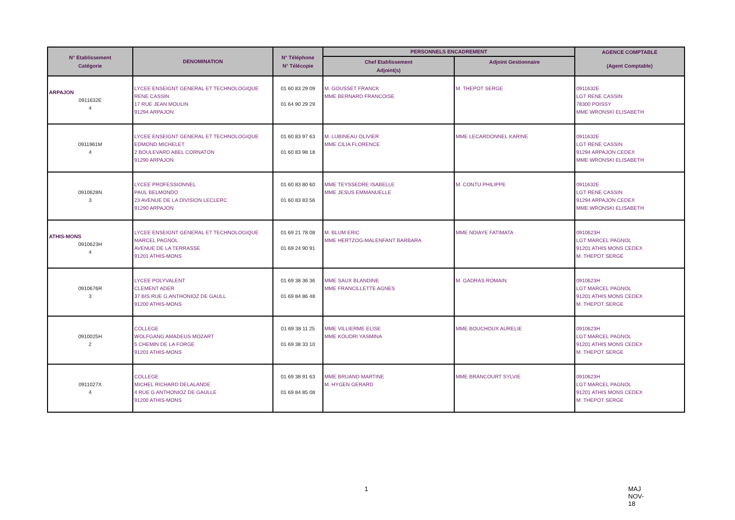| N° Etablissement Catégorie | DENOMINATION | N° Téléphone N° Télécopie | PERSONNELS ENCADREMENT | | AGENCE COMPTABLE |
| --- | --- | --- | --- | --- | --- |
| | | | Chef Etablissement Adjoint(s) | Adjoint Gestionnaire | (Agent Comptable) |
| ARPAJON 0911632E 4 | LYCEE ENSEIGNT GENERAL ET TECHNOLOGIQUE RENE CASSIN 17 RUE JEAN MOULIN 91294 ARPAJON | 01 60 83 29 09 01 64 90 29 29 | M. GOUSSET FRANCK MME BERNARD FRANCOISE | M. THEPOT SERGE | 0911632E LGT RENE CASSIN 78300 POISSY MME WRONSKI ELISABETH |
| 0911961M 4 | LYCEE ENSEIGNT GENERAL ET TECHNOLOGIQUE EDMOND MICHELET 2 BOULEVARD ABEL CORNATON 91290 ARPAJON | 01 60 83 97 63 01 60 83 98 18 | M. LUBINEAU OLIVIER MME CILIA FLORENCE | MME LECARDONNEL KARINE | 0911632E LGT RENE CASSIN 91294 ARPAJON CEDEX MME WRONSKI ELISABETH |
| 0910628N 3 | LYCEE PROFESSIONNEL PAUL BELMONDO 23 AVENUE DE LA DIVISION LECLERC 91290 ARPAJON | 01 60 83 80 60 01 60 83 83 56 | MME TEYSSEDRE ISABELLE MME JESUS EMMANUELLE | M. CONTU PHILIPPE | 0911632E LGT RENE CASSIN 91294 ARPAJON CEDEX MME WRONSKI ELISABETH |
| ATHIS-MONS 0910623H 4 | LYCEE ENSEIGNT GENERAL ET TECHNOLOGIQUE MARCEL PAGNOL AVENUE DE LA TERRASSE 91201 ATHIS-MONS | 01 69 21 78 08 01 69 24 90 91 | M. BLUM ERIC MME HERTZOG-MALENFANT BARBARA | MME NDIAYE FATIMATA | 0910623H LGT MARCEL PAGNOL 91201 ATHIS MONS CEDEX M. THEPOT SERGE |
| 0910676R 3 | LYCEE POLYVALENT CLEMENT ADER 37 BIS RUE G.ANTHONIOZ DE GAULL 91200 ATHIS-MONS | 01 69 38 36 36 01 69 84 86 48 | MME SAUX BLANDINE MME FRANCILLETTE AGNES | M. GADRAS ROMAIN | 0910623H LGT MARCEL PAGNOL 91201 ATHIS MONS CEDEX M. THEPOT SERGE |
| 0910025H 2 | COLLEGE WOLFGANG AMADEUS MOZART 5 CHEMIN DE LA FORGE 91201 ATHIS-MONS | 01 69 38 11 25 01 69 38 33 10 | MME VILLIERME ELISE MME KOUDRI YASMINA | MME BOUCHOUX AURELIE | 0910623H LGT MARCEL PAGNOL 91201 ATHIS MONS CEDEX M. THEPOT SERGE |
| 0911027X 4 | COLLEGE MICHEL RICHARD DELALANDE 4 RUE G ANTHONIOZ DE GAULLE 91200 ATHIS-MONS | 01 69 38 91 63 01 69 84 85 08 | MME BRUAND MARTINE M. HYGEN GERARD | MME BRANCOURT SYLVIE | 0910623H LGT MARCEL PAGNOL 91201 ATHIS MONS CEDEX M. THEPOT SERGE |
1 MAJ NOV-18